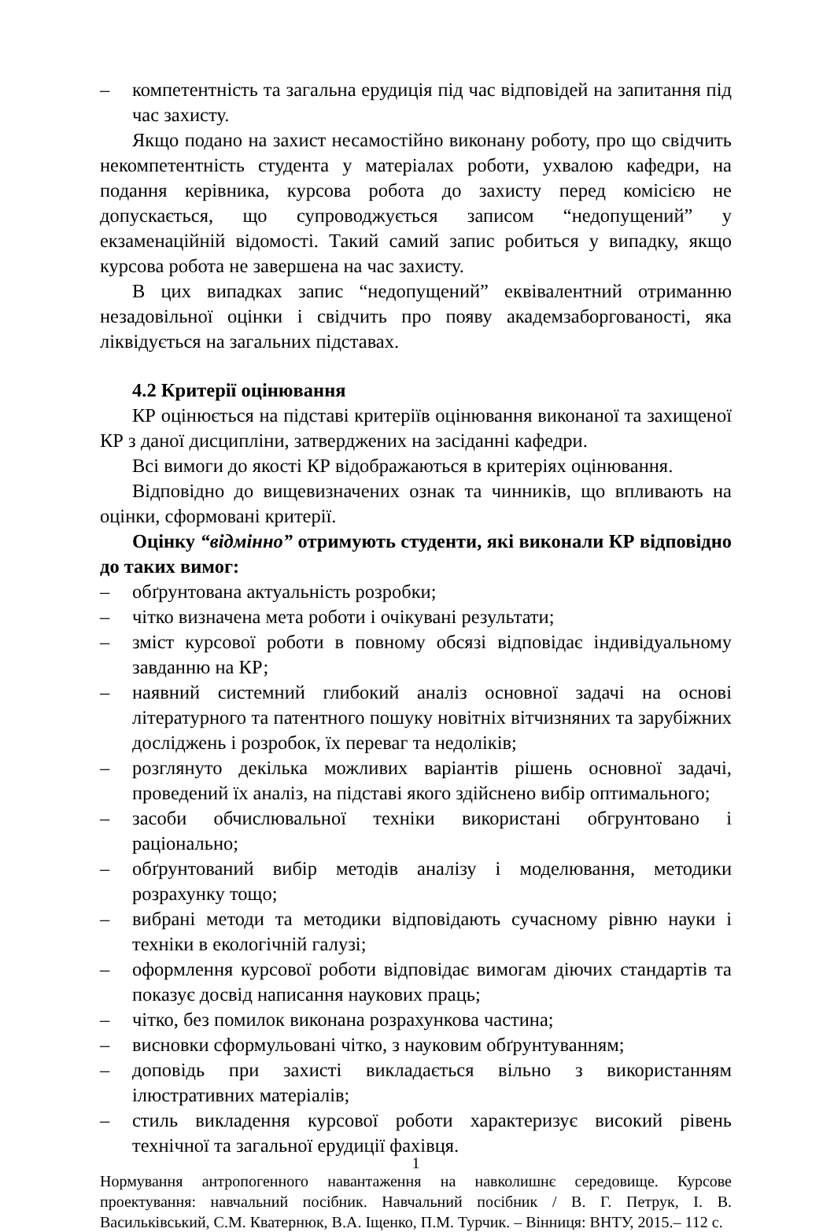– компетентність та загальна ерудиція під час відповідей на запитання під час захисту.
Якщо подано на захист несамостійно виконану роботу, про що свідчить некомпетентність студента у матеріалах роботи, ухвалою кафедри, на подання керівника, курсова робота до захисту перед комісією не допускається, що супроводжується записом “недопущений” у екзаменаційній відомості. Такий самий запис робиться у випадку, якщо курсова робота не завершена на час захисту.
В цих випадках запис “недопущений” еквівалентний отриманню незадовільної оцінки і свідчить про появу академзаборгованості, яка ліквідується на загальних підставах.
4.2 Критерії оцінювання
КР оцінюється на підставі критеріїв оцінювання виконаної та захищеної КР з даної дисципліни, затверджених на засіданні кафедри.
Всі вимоги до якості КР відображаються в критеріях оцінювання.
Відповідно до вищевизначених ознак та чинників, що впливають на оцінки, сформовані критерії.
Оцінку “відмінно” отримують студенти, які виконали КР відповідно до таких вимог:
– обґрунтована актуальність розробки;
– чітко визначена мета роботи і очікувані результати;
– зміст курсової роботи в повному обсязі відповідає індивідуальному завданню на КР;
– наявний системний глибокий аналіз основної задачі на основі літературного та патентного пошуку новітніх вітчизняних та зарубіжних досліджень і розробок, їх переваг та недоліків;
– розглянуто декілька можливих варіантів рішень основної задачі, проведений їх аналіз, на підставі якого здійснено вибір оптимального;
– засоби обчислювальної техніки використані обгрунтовано і раціонально;
– обґрунтований вибір методів аналізу і моделювання, методики розрахунку тощо;
– вибрані методи та методики відповідають сучасному рівню науки і техніки в екологічній галузі;
– оформлення курсової роботи відповідає вимогам діючих стандартів та показує досвід написання наукових праць;
– чітко, без помилок виконана розрахункова частина;
– висновки сформульовані чітко, з науковим обґрунтуванням;
– доповідь при захисті викладається вільно з використанням ілюстративних матеріалів;
– стиль викладення курсової роботи характеризує високий рівень технічної та загальної ерудиції фахівця.
1
Нормування антропогенного навантаження на навколишнє середовище. Курсове проектування: навчальний посібник. Навчальний посібник / В. Г. Петрук, І. В. Васильківський, С.М. Кватернюк, В.А. Іщенко, П.М. Турчик. – Вінниця: ВНТУ, 2015.– 112 с.